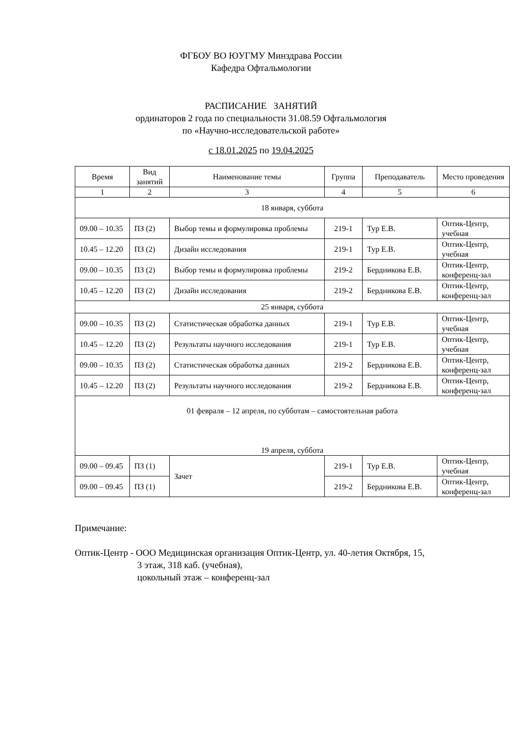ФГБОУ ВО ЮУГМУ Минздрава России
Кафедра Офтальмологии
РАСПИСАНИЕ ЗАНЯТИЙ
ординаторов 2 года по специальности 31.08.59 Офтальмология
по «Научно-исследовательской работе»
с 18.01.2025 по 19.04.2025
| Время | Вид занятий | Наименование темы | Группа | Преподаватель | Место проведения |
| --- | --- | --- | --- | --- | --- |
| 1 | 2 | 3 | 4 | 5 | 6 |
| 18 января, суббота | | | | | |
| 09.00 – 10.35 | ПЗ (2) | Выбор темы и формулировка проблемы | 219-1 | Тур Е.В. | Оптик-Центр, учебная |
| 10.45 – 12.20 | ПЗ (2) | Дизайн исследования | 219-1 | Тур Е.В. | Оптик-Центр, учебная |
| 09.00 – 10.35 | ПЗ (2) | Выбор темы и формулировка проблемы | 219-2 | Бердникова Е.В. | Оптик-Центр, конференц-зал |
| 10.45 – 12.20 | ПЗ (2) | Дизайн исследования | 219-2 | Бердникова Е.В. | Оптик-Центр, конференц-зал |
| 25 января, суббота | | | | | |
| 09.00 – 10.35 | ПЗ (2) | Статистическая обработка данных | 219-1 | Тур Е.В. | Оптик-Центр, учебная |
| 10.45 – 12.20 | ПЗ (2) | Результаты научного исследования | 219-1 | Тур Е.В. | Оптик-Центр, учебная |
| 09.00 – 10.35 | ПЗ (2) | Статистическая обработка данных | 219-2 | Бердникова Е.В. | Оптик-Центр, конференц-зал |
| 10.45 – 12.20 | ПЗ (2) | Результаты научного исследования | 219-2 | Бердникова Е.В. | Оптик-Центр, конференц-зал |
| 01 февраля – 12 апреля, по субботам – самостоятельная работа 19 апреля, суббота | | | | | |
| 09.00 – 09.45 | ПЗ (1) | Зачет | 219-1 | Тур Е.В. | Оптик-Центр, учебная |
| 09.00 – 09.45 | ПЗ (1) | | 219-2 | Бердникова Е.В. | Оптик-Центр, конференц-зал |
Примечание:
Оптик-Центр - ООО Медицинская организация Оптик-Центр, ул. 40-летия Октября, 15,
3 этаж, 318 каб. (учебная),
цокольный этаж – конференц-зал